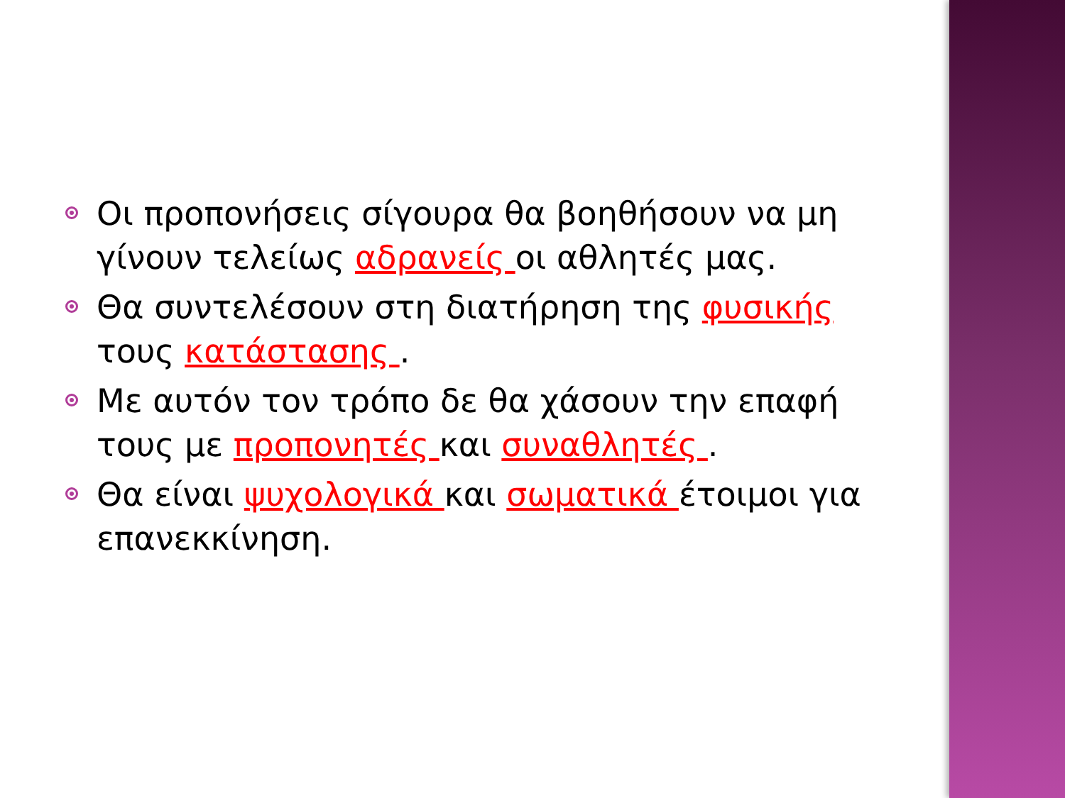Οι προπονήσεις σίγουρα θα βοηθήσουν να μη γίνουν τελείως αδρανείς οι αθλητές μας.
Θα συντελέσουν στη διατήρηση της φυσικής τους κατάστασης .
Με αυτόν τον τρόπο δε θα χάσουν την επαφή τους με προπονητές και συναθλητές .
Θα είναι ψυχολογικά και σωματικά έτοιμοι για επανεκκίνηση.